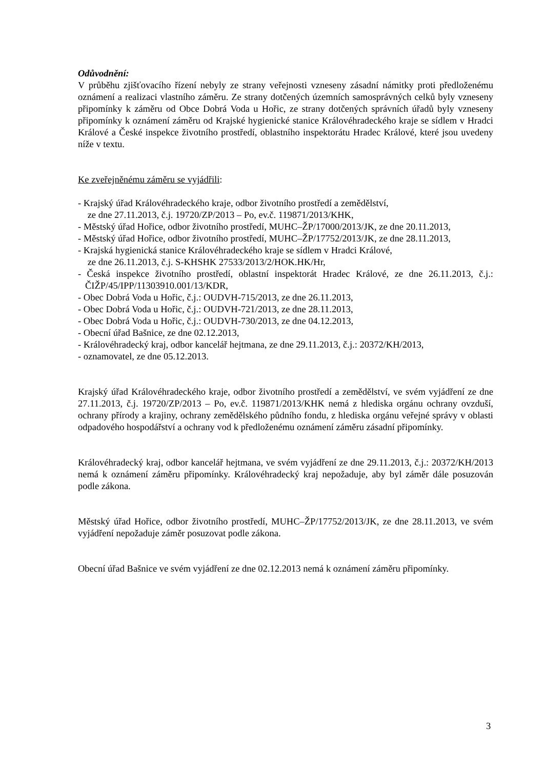Odůvodnění:
V průběhu zjišťovacího řízení nebyly ze strany veřejnosti vzneseny zásadní námitky proti předloženému oznámení a realizaci vlastního záměru. Ze strany dotčených územních samosprávných celků byly vzneseny připomínky k záměru od Obce Dobrá Voda u Hořic, ze strany dotčených správních úřadů byly vzneseny připomínky k oznámení záměru od Krajské hygienické stanice Královéhradeckého kraje se sídlem v Hradci Králové a České inspekce životního prostředí, oblastního inspektorátu Hradec Králové, které jsou uvedeny níže v textu.
Ke zveřejněnému záměru se vyjádřili:
- Krajský úřad Královéhradeckého kraje, odbor životního prostředí a zemědělství,
ze dne 27.11.2013, č.j. 19720/ZP/2013 – Po, ev.č. 119871/2013/KHK,
- Městský úřad Hořice, odbor životního prostředí, MUHC–ŽP/17000/2013/JK, ze dne 20.11.2013,
- Městský úřad Hořice, odbor životního prostředí, MUHC–ŽP/17752/2013/JK, ze dne 28.11.2013,
- Krajská hygienická stanice Královéhradeckého kraje se sídlem v Hradci Králové,
ze dne 26.11.2013, č.j. S-KHSHK 27533/2013/2/HOK.HK/Hr,
- Česká inspekce životního prostředí, oblastní inspektorát Hradec Králové, ze dne 26.11.2013, č.j.: ČIŽP/45/IPP/11303910.001/13/KDR,
- Obec Dobrá Voda u Hořic, č.j.: OUDVH-715/2013, ze dne 26.11.2013,
- Obec Dobrá Voda u Hořic, č.j.: OUDVH-721/2013, ze dne 28.11.2013,
- Obec Dobrá Voda u Hořic, č.j.: OUDVH-730/2013, ze dne 04.12.2013,
- Obecní úřad Bašnice, ze dne 02.12.2013,
- Královéhradecký kraj, odbor kancelář hejtmana, ze dne 29.11.2013, č.j.: 20372/KH/2013,
- oznamovatel, ze dne 05.12.2013.
Krajský úřad Královéhradeckého kraje, odbor životního prostředí a zemědělství, ve svém vyjádření ze dne 27.11.2013, č.j. 19720/ZP/2013 – Po, ev.č. 119871/2013/KHK nemá z hlediska orgánu ochrany ovzduší, ochrany přírody a krajiny, ochrany zemědělského půdního fondu, z hlediska orgánu veřejné správy v oblasti odpadového hospodářství a ochrany vod k předloženému oznámení záměru zásadní připomínky.
Královéhradecký kraj, odbor kancelář hejtmana, ve svém vyjádření ze dne 29.11.2013, č.j.: 20372/KH/2013 nemá k oznámení záměru připomínky. Královéhradecký kraj nepožaduje, aby byl záměr dále posuzován podle zákona.
Městský úřad Hořice, odbor životního prostředí, MUHC–ŽP/17752/2013/JK, ze dne 28.11.2013, ve svém vyjádření nepožaduje záměr posuzovat podle zákona.
Obecní úřad Bašnice ve svém vyjádření ze dne 02.12.2013 nemá k oznámení záměru připomínky.
3